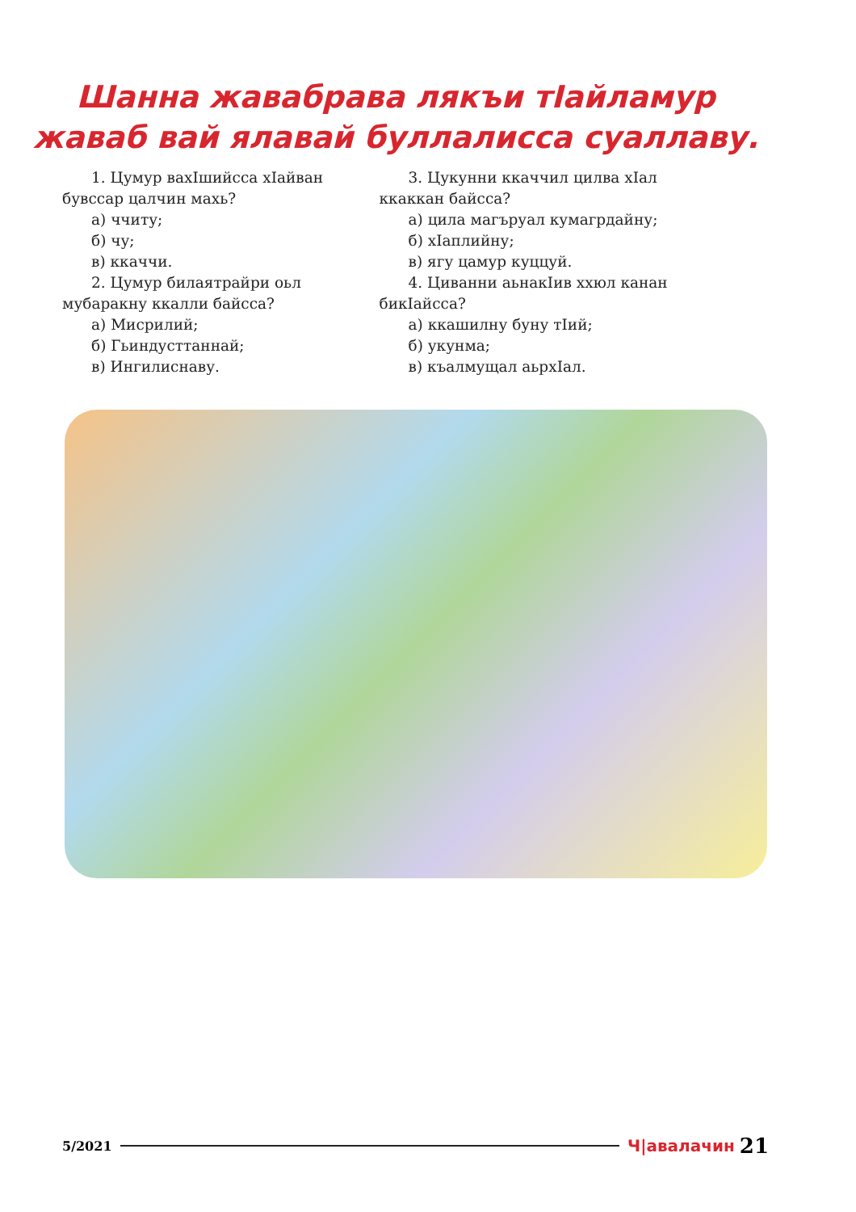Шанна жавабрава лякъи тӀайламур жаваб вай ялавай буллалисса суаллаву.
1. Цумур вахӀшийсса хӀайван бувссар цалчин махь?
а) ччиту;
б) чу;
в) ккаччи.
2. Цумур билаятрайри оьл мубаракну ккалли байсса?
а) Мисрилий;
б) Гьиндусттаннай;
в) Ингилиснаву.
3. Цукунни ккаччил цилва хӀал ккаккан байсса?
а) цила магъруал кумагрдайну;
б) хӀаплийну;
в) ягу цамур куццуй.
4. Циванни аьнакӀив ххюл канан бикӀайсса?
а) ккашилну буну тӀий;
б) укунма;
в) къалмущал аьрхӀал.
5/2021 Ч|авалачин 21